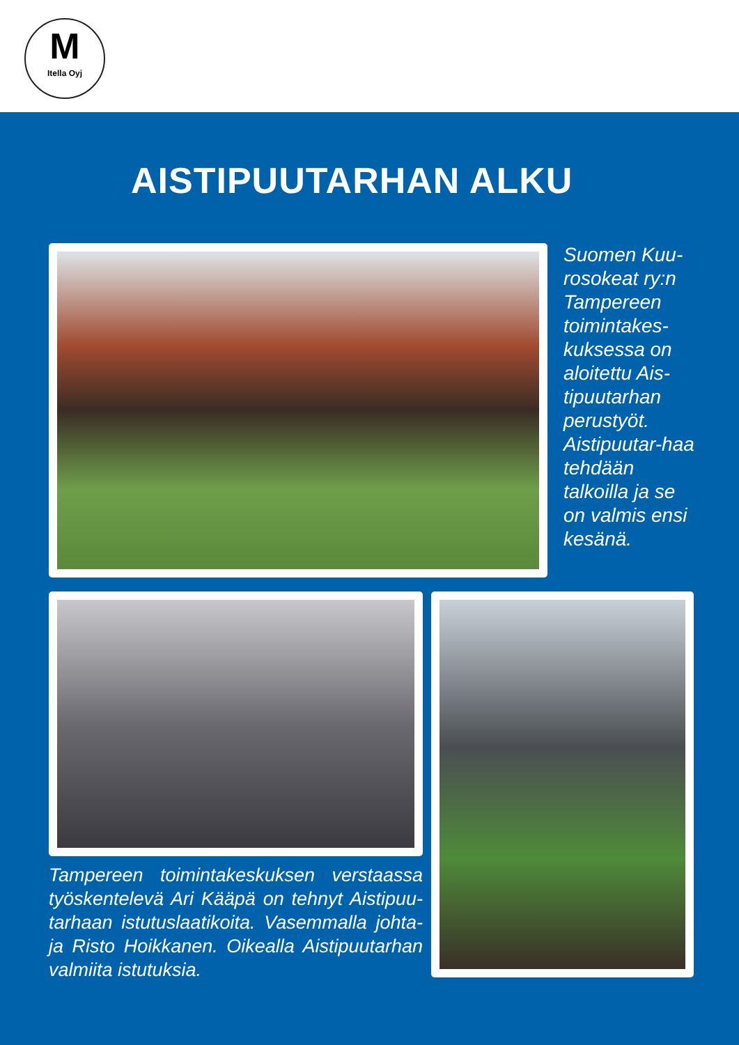M
Itella Oyj
AISTIPUUTARHAN ALKU
Suomen Kuu-rosokeat ry:n Tampereen toimintakes-kuksessa on aloitettu Ais-tipuutarhan perustyöt. Aistipuutar-haa tehdään talkoilla ja se on valmis ensi kesänä.
Tampereen toimintakeskuksen verstaassa työskentelevä Ari Kääpä on tehnyt Aistipuu-tarhaan istutuslaatikoita. Vasemmalla johta-ja Risto Hoikkanen. Oikealla Aistipuutarhan valmiita istutuksia.